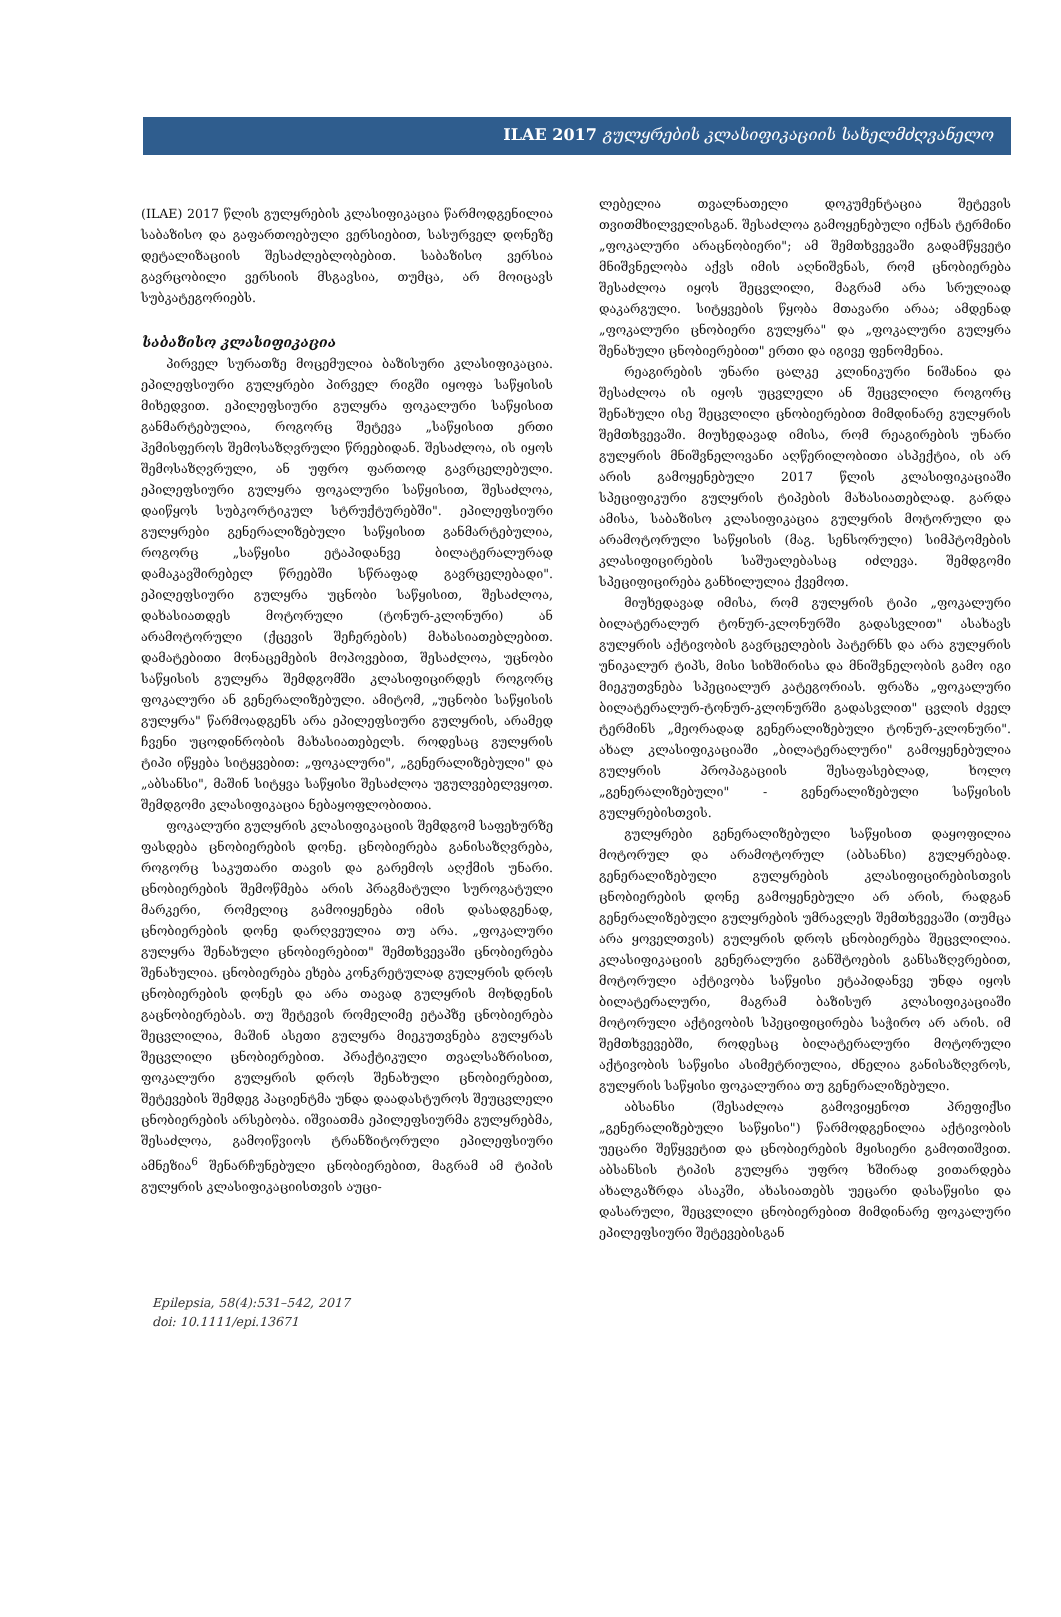ILAE 2017 გულყრების კლასიფიკაციის სახელმძღვანელო
(ILAE) 2017 წლის გულყრების კლასიფიკაცია წარმოდგენილია საბაზისო და გაფართოებული ვერსიებით, სასურველ დონეზე დეტალიზაციის შესაძლებლობებით. საბაზისო ვერსია გავრცობილი ვერსიის მსგავსია, თუმცა, არ მოიცავს სუბკატეგორიებს.
საბაზისო კლასიფიკაცია
პირველ სურათზე მოცემულია ბაზისური კლასიფიკაცია. ეპილეფსიური გულყრები პირველ რიგში იყოფა საწყისის მიხედვით. ეპილეფსიური გულყრა ფოკალური საწყისით განმარტებულია, როგორც შეტევა „საწყისით ერთი ჰემისფეროს შემოსაზღვრული წრეებიდან. შესაძლოა, ის იყოს შემოსაზღვრული, ან უფრო ფართოდ გავრცელებული. ეპილეფსიური გულყრა ფოკალური საწყისით, შესაძლოა, დაიწყოს სუბკორტიკულ სტრუქტურებში". ეპილეფსიური გულყრები გენერალიზებული საწყისით განმარტებულია, როგორც „საწყისი ეტაპიდანვე ბილატერალურად დამაკავშირებელ წრეებში სწრაფად გავრცელებადი". ეპილეფსიური გულყრა უცნობი საწყისით, შესაძლოა, დახასიათდეს მოტორული (ტონურ-კლონური) ან არამოტორული (ქცევის შეჩერების) მახასიათებლებით. დამატებითი მონაცემების მოპოვებით, შესაძლოა, უცნობი საწყისის გულყრა შემდგომში კლასიფიცირდეს როგორც ფოკალური ან გენერალიზებული. ამიტომ, „უცნობი საწყისის გულყრა" წარმოადგენს არა ეპილეფსიური გულყრის, არამედ ჩვენი უცოდინრობის მახასიათებელს. როდესაც გულყრის ტიპი იწყება სიტყვებით: „ფოკალური", „გენერალიზებული" და „აბსანსი", მაშინ სიტყვა საწყისი შესაძლოა უგულვებელვყოთ. შემდგომი კლასიფიკაცია ნებაყოფლობითია.
ფოკალური გულყრის კლასიფიკაციის შემდგომ საფეხურზე ფასდება ცნობიერების დონე. ცნობიერება განისაზღვრება, როგორც საკუთარი თავის და გარემოს აღქმის უნარი. ცნობიერების შემოწმება არის პრაგმატული სუროგატული მარკერი, რომელიც გამოიყენება იმის დასადგენად, ცნობიერების დონე დარღვეულია თუ არა. „ფოკალური გულყრა შენახული ცნობიერებით" შემთხვევაში ცნობიერება შენახულია. ცნობიერება ეხება კონკრეტულად გულყრის დროს ცნობიერების დონეს და არა თავად გულყრის მოხდენის გაცნობიერებას. თუ შეტევის რომელიმე ეტაპზე ცნობიერება შეცვლილია, მაშინ ასეთი გულყრა მიეკუთვნება გულყრას შეცვლილი ცნობიერებით. პრაქტიკული თვალსაზრისით, ფოკალური გულყრის დროს შენახული ცნობიერებით, შეტევების შემდეგ პაციენტმა უნდა დაადასტუროს შეუცვლელი ცნობიერების არსებობა. იშვიათმა ეპილეფსიურმა გულყრებმა, შესაძლოა, გამოიწვიოს ტრანზიტორული ეპილეფსიური ამნეზია<sup>6</sup> შენარჩუნებული ცნობიერებით, მაგრამ ამ ტიპის გულყრის კლასიფიკაციისთვის აუცი-
ლებელია თვალნათელი დოკუმენტაცია შეტევის თვითმხილველისგან. შესაძლოა გამოყენებული იქნას ტერმინი „ფოკალური არაცნობიერი"; ამ შემთხვევაში გადამწყვეტი მნიშვნელობა აქვს იმის აღნიშვნას, რომ ცნობიერება შესაძლოა იყოს შეცვლილი, მაგრამ არა სრულიად დაკარგული. სიტყვების წყობა მთავარი არაა; ამდენად „ფოკალური ცნობიერი გულყრა" და „ფოკალური გულყრა შენახული ცნობიერებით" ერთი და იგივე ფენომენია.
რეაგირების უნარი ცალკე კლინიკური ნიშანია და შესაძლოა ის იყოს უცვლელი ან შეცვლილი როგორც შენახული ისე შეცვლილი ცნობიერებით მიმდინარე გულყრის შემთხვევაში. მიუხედავად იმისა, რომ რეაგირების უნარი გულყრის მნიშვნელოვანი აღწერილობითი ასპექტია, ის არ არის გამოყენებული 2017 წლის კლასიფიკაციაში სპეციფიკური გულყრის ტიპების მახასიათებლად. გარდა ამისა, საბაზისო კლასიფიკაცია გულყრის მოტორული და არამოტორული საწყისის (მაგ. სენსორული) სიმპტომების კლასიფიცირების საშუალებასაც იძლევა. შემდგომი სპეციფიცირება განხილულია ქვემოთ.
მიუხედავად იმისა, რომ გულყრის ტიპი „ფოკალური ბილატერალურ ტონურ-კლონურში გადასვლით" ასახავს გულყრის აქტივობის გავრცელების პატერნს და არა გულყრის უნიკალურ ტიპს, მისი სიხშირისა და მნიშვნელობის გამო იგი მიეკუთვნება სპეციალურ კატეგორიას. ფრაზა „ფოკალური ბილატერალურ-ტონურ-კლონურში გადასვლით" ცვლის ძველ ტერმინს „მეორადად გენერალიზებული ტონურ-კლონური". ახალ კლასიფიკაციაში „ბილატერალური" გამოყენებულია გულყრის პროპაგაციის შესაფასებლად, ხოლო „გენერალიზებული" - გენერალიზებული საწყისის გულყრებისთვის.
გულყრები გენერალიზებული საწყისით დაყოფილია მოტორულ და არამოტორულ (აბსანსი) გულყრებად. გენერალიზებული გულყრების კლასიფიცირებისთვის ცნობიერების დონე გამოყენებული არ არის, რადგან გენერალიზებული გულყრების უმრავლეს შემთხვევაში (თუმცა არა ყოველთვის) გულყრის დროს ცნობიერება შეცვლილია. კლასიფიკაციის გენერალური განშტოების განსაზღვრებით, მოტორული აქტივობა საწყისი ეტაპიდანვე უნდა იყოს ბილატერალური, მაგრამ ბაზისურ კლასიფიკაციაში მოტორული აქტივობის სპეციფიცირება საჭირო არ არის. იმ შემთხვევებში, როდესაც ბილატერალური მოტორული აქტივობის საწყისი ასიმეტრიულია, ძნელია განისაზღვროს, გულყრის საწყისი ფოკალურია თუ გენერალიზებული.
აბსანსი (შესაძლოა გამოვიყენოთ პრეფიქსი „გენერალიზებული საწყისი") წარმოდგენილია აქტივობის უეცარი შეწყვეტით და ცნობიერების მყისიერი გამოთიშვით. აბსანსის ტიპის გულყრა უფრო ხშირად ვითარდება ახალგაზრდა ასაკში, ახასიათებს უეცარი დასაწყისი და დასარული, შეცვლილი ცნობიერებით მიმდინარე ფოკალური ეპილეფსიური შეტევებისგან
Epilepsia, 58(4):531–542, 2017
doi: 10.1111/epi.13671